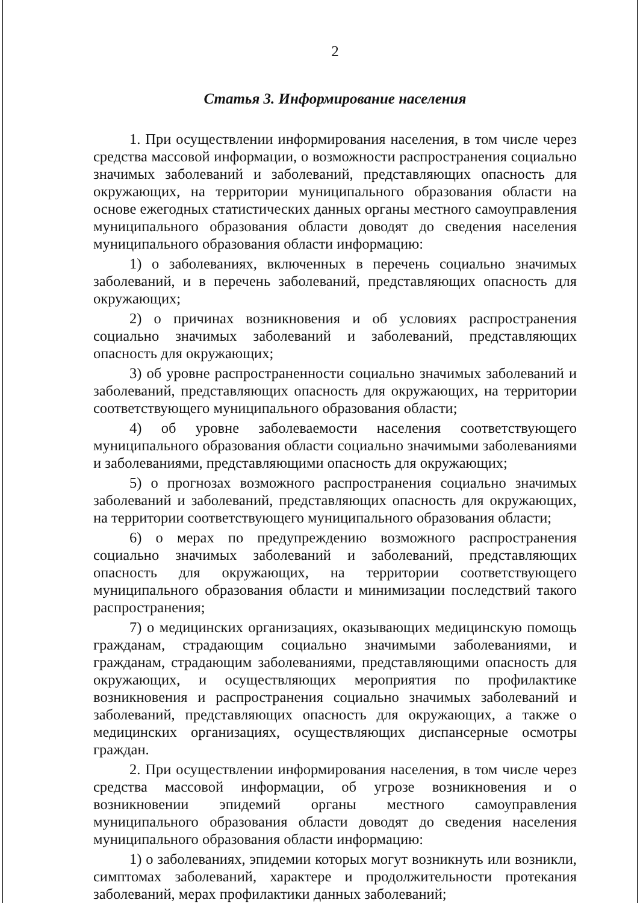2
Статья 3. Информирование населения
1. При осуществлении информирования населения, в том числе через средства массовой информации, о возможности распространения социально значимых заболеваний и заболеваний, представляющих опасность для окружающих, на территории муниципального образования области на основе ежегодных статистических данных органы местного самоуправления муниципального образования области доводят до сведения населения муниципального образования области информацию:
1) о заболеваниях, включенных в перечень социально значимых заболеваний, и в перечень заболеваний, представляющих опасность для окружающих;
2) о причинах возникновения и об условиях распространения социально значимых заболеваний и заболеваний, представляющих опасность для окружающих;
3) об уровне распространенности социально значимых заболеваний и заболеваний, представляющих опасность для окружающих, на территории соответствующего муниципального образования области;
4) об уровне заболеваемости населения соответствующего муниципального образования области социально значимыми заболеваниями и заболеваниями, представляющими опасность для окружающих;
5) о прогнозах возможного распространения социально значимых заболеваний и заболеваний, представляющих опасность для окружающих, на территории соответствующего муниципального образования области;
6) о мерах по предупреждению возможного распространения социально значимых заболеваний и заболеваний, представляющих опасность для окружающих, на территории соответствующего муниципального образования области и минимизации последствий такого распространения;
7) о медицинских организациях, оказывающих медицинскую помощь гражданам, страдающим социально значимыми заболеваниями, и гражданам, страдающим заболеваниями, представляющими опасность для окружающих, и осуществляющих мероприятия по профилактике возникновения и распространения социально значимых заболеваний и заболеваний, представляющих опасность для окружающих, а также о медицинских организациях, осуществляющих диспансерные осмотры граждан.
2. При осуществлении информирования населения, в том числе через средства массовой информации, об угрозе возникновения и о возникновении эпидемий органы местного самоуправления муниципального образования области доводят до сведения населения муниципального образования области информацию:
1) о заболеваниях, эпидемии которых могут возникнуть или возникли, симптомах заболеваний, характере и продолжительности протекания заболеваний, мерах профилактики данных заболеваний;